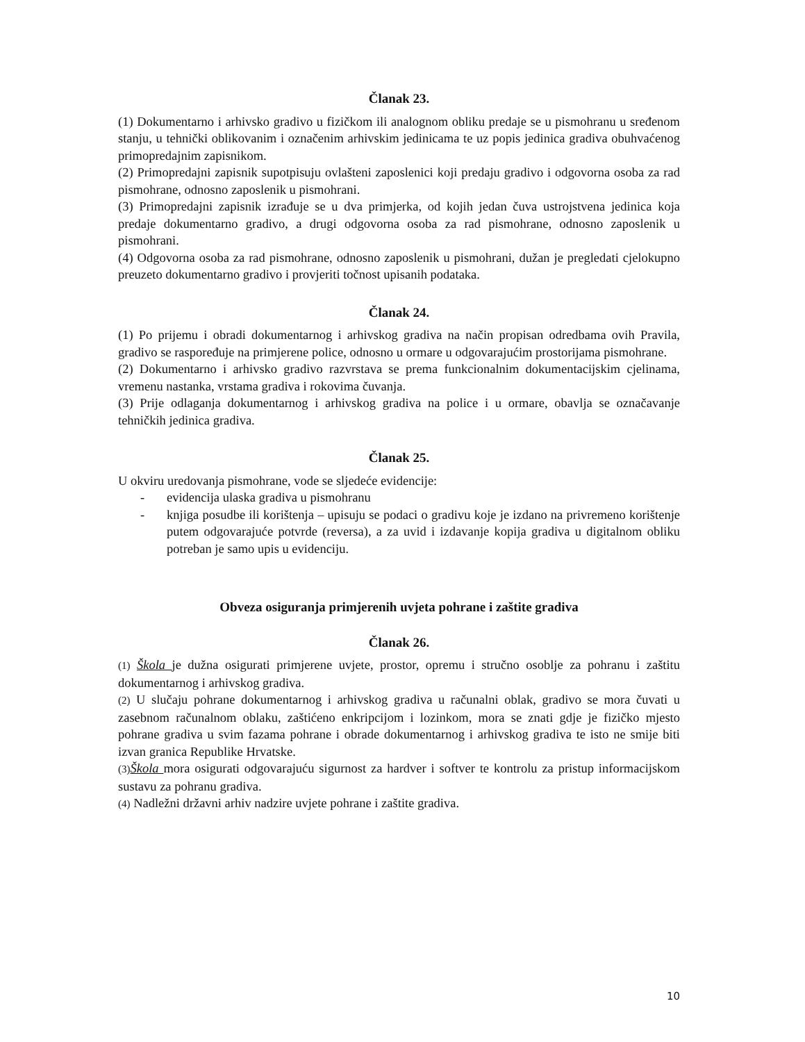Članak 23.
(1) Dokumentarno i arhivsko gradivo u fizičkom ili analognom obliku predaje se u pismohranu u sređenom stanju, u tehnički oblikovanim i označenim arhivskim jedinicama te uz popis jedinica gradiva obuhvaćenog primopredajnim zapisnikom.
(2) Primopredajni zapisnik supotpisuju ovlašteni zaposlenici koji predaju gradivo i odgovorna osoba za rad pismohrane, odnosno zaposlenik u pismohrani.
(3) Primopredajni zapisnik izrađuje se u dva primjerka, od kojih jedan čuva ustrojstvena jedinica koja predaje dokumentarno gradivo, a drugi odgovorna osoba za rad pismohrane, odnosno zaposlenik u pismohrani.
(4) Odgovorna osoba za rad pismohrane, odnosno zaposlenik u pismohrani, dužan je pregledati cjelokupno preuzeto dokumentarno gradivo i provjeriti točnost upisanih podataka.
Članak 24.
(1) Po prijemu i obradi dokumentarnog i arhivskog gradiva na način propisan odredbama ovih Pravila, gradivo se raspoređuje na primjerene police, odnosno u ormare u odgovarajućim prostorijama pismohrane.
(2) Dokumentarno i arhivsko gradivo razvrstava se prema funkcionalnim dokumentacijskim cjelinama, vremenu nastanka, vrstama gradiva i rokovima čuvanja.
(3) Prije odlaganja dokumentarnog i arhivskog gradiva na police i u ormare, obavlja se označavanje tehničkih jedinica gradiva.
Članak 25.
U okviru uredovanja pismohrane, vode se sljedeće evidencije:
- evidencija ulaska gradiva u pismohranu
- knjiga posudbe ili korištenja – upisuju se podaci o gradivu koje je izdano na privremeno korištenje putem odgovarajuće potvrde (reversa), a za uvid i izdavanje kopija gradiva u digitalnom obliku potreban je samo upis u evidenciju.
Obveza osiguranja primjerenih uvjeta pohrane i zaštite gradiva
Članak 26.
(1) Škola je dužna osigurati primjerene uvjete, prostor, opremu i stručno osoblje za pohranu i zaštitu dokumentarnog i arhivskog gradiva.
(2) U slučaju pohrane dokumentarnog i arhivskog gradiva u računalni oblak, gradivo se mora čuvati u zasebnom računalnom oblaku, zaštićeno enkripcijom i lozinkom, mora se znati gdje je fizičko mjesto pohrane gradiva u svim fazama pohrane i obrade dokumentarnog i arhivskog gradiva te isto ne smije biti izvan granica Republike Hrvatske.
(3) Škola mora osigurati odgovarajuću sigurnost za hardver i softver te kontrolu za pristup informacijskom sustavu za pohranu gradiva.
(4) Nadležni državni arhiv nadzire uvjete pohrane i zaštite gradiva.
10